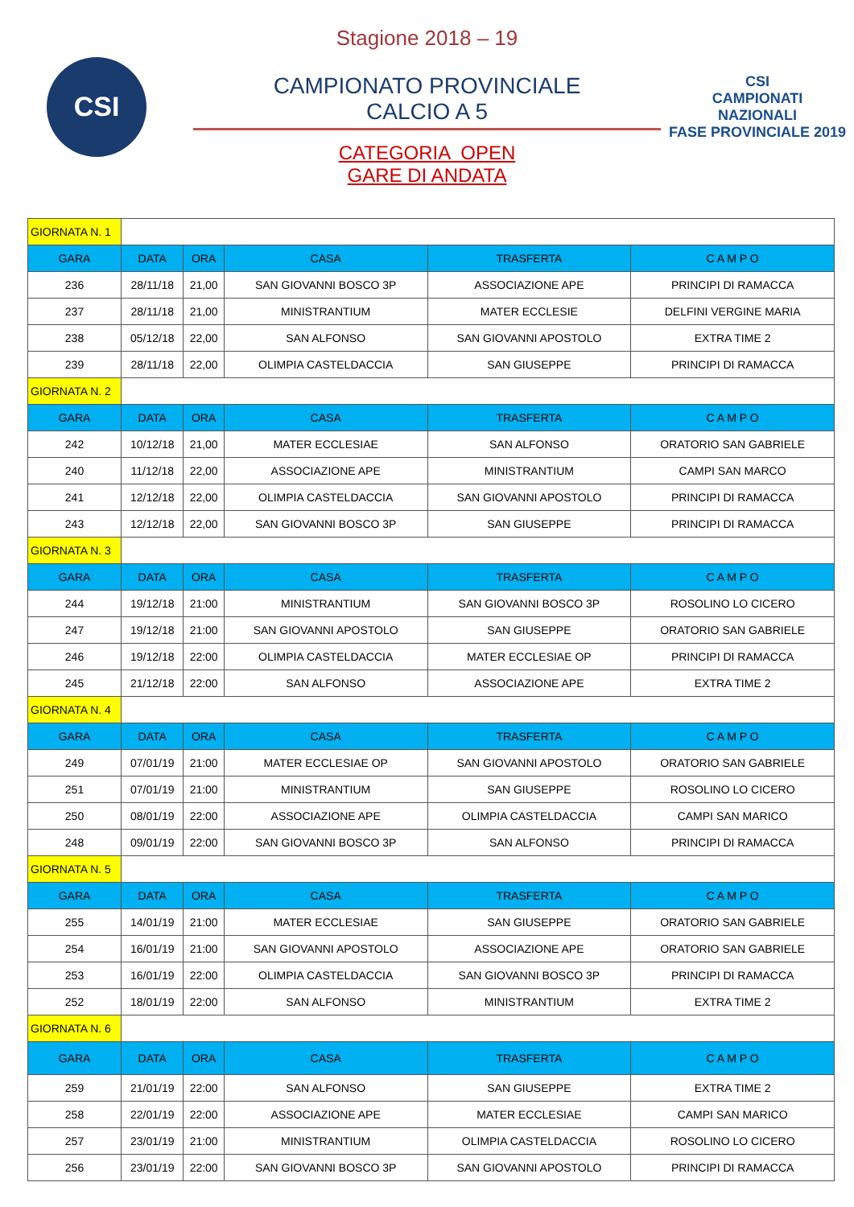CSI
Stagione 2018 – 19
CAMPIONATO PROVINCIALE
CALCIO A 5
CATEGORIA OPEN
GARE DI ANDATA
CSI
CAMPIONATI
NAZIONALI
FASE PROVINCIALE 2019
| GIORNATA N. 1 | | | | | |
| GARA | DATA | ORA | CASA | TRASFERTA | C A M P O |
| 236 | 28/11/18 | 21,00 | SAN GIOVANNI BOSCO 3P | ASSOCIAZIONE APE | PRINCIPI DI RAMACCA |
| 237 | 28/11/18 | 21,00 | MINISTRANTIUM | MATER ECCLESIE | DELFINI VERGINE MARIA |
| 238 | 05/12/18 | 22,00 | SAN ALFONSO | SAN GIOVANNI APOSTOLO | EXTRA TIME 2 |
| 239 | 28/11/18 | 22,00 | OLIMPIA CASTELDACCIA | SAN GIUSEPPE | PRINCIPI DI RAMACCA |
| GIORNATA N. 2 | | | | | |
| GARA | DATA | ORA | CASA | TRASFERTA | C A M P O |
| 242 | 10/12/18 | 21,00 | MATER ECCLESIAE | SAN ALFONSO | ORATORIO SAN GABRIELE |
| 240 | 11/12/18 | 22,00 | ASSOCIAZIONE APE | MINISTRANTIUM | CAMPI SAN MARCO |
| 241 | 12/12/18 | 22,00 | OLIMPIA CASTELDACCIA | SAN GIOVANNI APOSTOLO | PRINCIPI DI RAMACCA |
| 243 | 12/12/18 | 22,00 | SAN GIOVANNI BOSCO 3P | SAN GIUSEPPE | PRINCIPI DI RAMACCA |
| GIORNATA N. 3 | | | | | |
| GARA | DATA | ORA | CASA | TRASFERTA | C A M P O |
| 244 | 19/12/18 | 21:00 | MINISTRANTIUM | SAN GIOVANNI BOSCO 3P | ROSOLINO LO CICERO |
| 247 | 19/12/18 | 21:00 | SAN GIOVANNI APOSTOLO | SAN GIUSEPPE | ORATORIO SAN GABRIELE |
| 246 | 19/12/18 | 22:00 | OLIMPIA CASTELDACCIA | MATER ECCLESIAE OP | PRINCIPI DI RAMACCA |
| 245 | 21/12/18 | 22:00 | SAN ALFONSO | ASSOCIAZIONE APE | EXTRA TIME 2 |
| GIORNATA N. 4 | | | | | |
| GARA | DATA | ORA | CASA | TRASFERTA | C A M P O |
| 249 | 07/01/19 | 21:00 | MATER ECCLESIAE OP | SAN GIOVANNI APOSTOLO | ORATORIO SAN GABRIELE |
| 251 | 07/01/19 | 21:00 | MINISTRANTIUM | SAN GIUSEPPE | ROSOLINO LO CICERO |
| 250 | 08/01/19 | 22:00 | ASSOCIAZIONE APE | OLIMPIA CASTELDACCIA | CAMPI SAN MARICO |
| 248 | 09/01/19 | 22:00 | SAN GIOVANNI BOSCO 3P | SAN ALFONSO | PRINCIPI DI RAMACCA |
| GIORNATA N. 5 | | | | | |
| GARA | DATA | ORA | CASA | TRASFERTA | C A M P O |
| 255 | 14/01/19 | 21:00 | MATER ECCLESIAE | SAN GIUSEPPE | ORATORIO SAN GABRIELE |
| 254 | 16/01/19 | 21:00 | SAN GIOVANNI APOSTOLO | ASSOCIAZIONE APE | ORATORIO SAN GABRIELE |
| 253 | 16/01/19 | 22:00 | OLIMPIA CASTELDACCIA | SAN GIOVANNI BOSCO 3P | PRINCIPI DI RAMACCA |
| 252 | 18/01/19 | 22:00 | SAN ALFONSO | MINISTRANTIUM | EXTRA TIME 2 |
| GIORNATA N. 6 | | | | | |
| GARA | DATA | ORA | CASA | TRASFERTA | C A M P O |
| 259 | 21/01/19 | 22:00 | SAN ALFONSO | SAN GIUSEPPE | EXTRA TIME 2 |
| 258 | 22/01/19 | 22:00 | ASSOCIAZIONE APE | MATER ECCLESIAE | CAMPI SAN MARICO |
| 257 | 23/01/19 | 21:00 | MINISTRANTIUM | OLIMPIA CASTELDACCIA | ROSOLINO LO CICERO |
| 256 | 23/01/19 | 22:00 | SAN GIOVANNI BOSCO 3P | SAN GIOVANNI APOSTOLO | PRINCIPI DI RAMACCA |